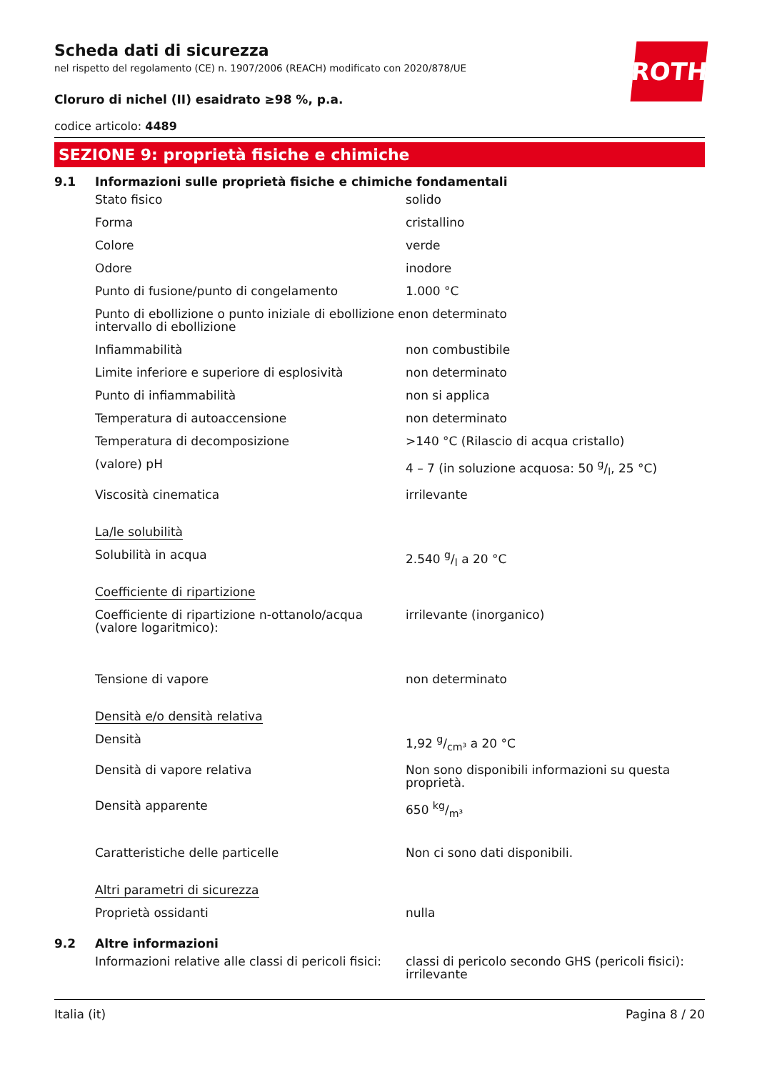ROTH
Scheda dati di sicurezza
nel rispetto del regolamento (CE) n. 1907/2006 (REACH) modificato con 2020/878/UE
Cloruro di nichel (II) esaidrato ≥98 %, p.a.
codice articolo: 4489
SEZIONE 9: proprietà fisiche e chimiche
9.1 Informazioni sulle proprietà fisiche e chimiche fondamentali
| Stato fisico | solido |
| Forma | cristallino |
| Colore | verde |
| Odore | inodore |
| Punto di fusione/punto di congelamento | 1.000 °C |
| Punto di ebollizione o punto iniziale di ebollizione e intervallo di ebollizione | non determinato |
| Infiammabilità | non combustibile |
| Limite inferiore e superiore di esplosività | non determinato |
| Punto di infiammabilità | non si applica |
| Temperatura di autoaccensione | non determinato |
| Temperatura di decomposizione | >140 °C (Rilascio di acqua cristallo) |
| (valore) pH | 4 – 7 (in soluzione acquosa: 50 g/l, 25 °C) |
| Viscosità cinematica | irrilevante |
| La/le solubilità | |
| Solubilità in acqua | 2.540 g/l a 20 °C |
| Coefficiente di ripartizione | |
| Coefficiente di ripartizione n-ottanolo/acqua (valore logaritmico): | irrilevante (inorganico) |
| Tensione di vapore | non determinato |
| Densità e/o densità relativa | |
| Densità | 1,92 g/cm³ a 20 °C |
| Densità di vapore relativa | Non sono disponibili informazioni su questa proprietà. |
| Densità apparente | 650 kg/m³ |
| Caratteristiche delle particelle | Non ci sono dati disponibili. |
| Altri parametri di sicurezza | |
| Proprietà ossidanti | nulla |
9.2 Altre informazioni
| Informazioni relative alle classi di pericoli fisici: | classi di pericolo secondo GHS (pericoli fisici): irrilevante |
Italia (it) Pagina 8 / 20